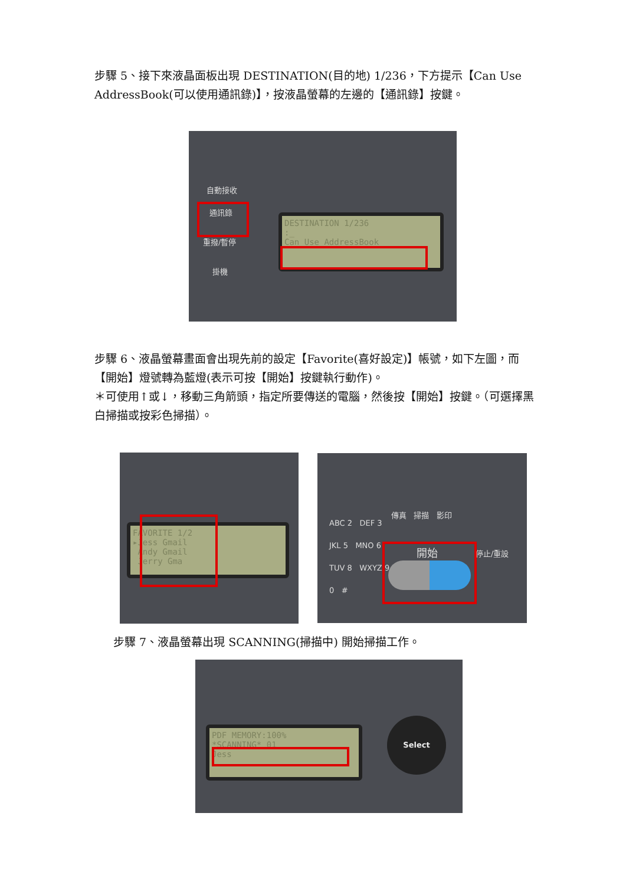步驟 5、接下來液晶面板出現 DESTINATION(目的地) 1/236，下方提示【Can Use AddressBook(可以使用通訊錄)】，按液晶螢幕的左邊的【通訊錄】按鍵。
自動接收
通訊錄
重撥/暫停
掛機
DESTINATION 1/236
:_
Can Use AddressBook
步驟 6、液晶螢幕畫面會出現先前的設定【Favorite(喜好設定)】帳號，如下左圖，而【開始】燈號轉為藍燈(表示可按【開始】按鍵執行動作)。
＊可使用↑或↓，移動三角箭頭，指定所要傳送的電腦，然後按【開始】按鍵。（可選擇黑白掃描或按彩色掃描）。
FAVORITE 1/2
▸Jess Gmail
Andy Gmail
Jerry Gma
ABC 2 DEF 3
JKL 5 MNO 6
TUV 8 WXYZ 9
0 #
傳真 掃描 影印
開始 停止/重設
步驟 7、液晶螢幕出現 SCANNING(掃描中) 開始掃描工作。
PDF MEMORY:100%
*SCANNING* 01
Jess
Select